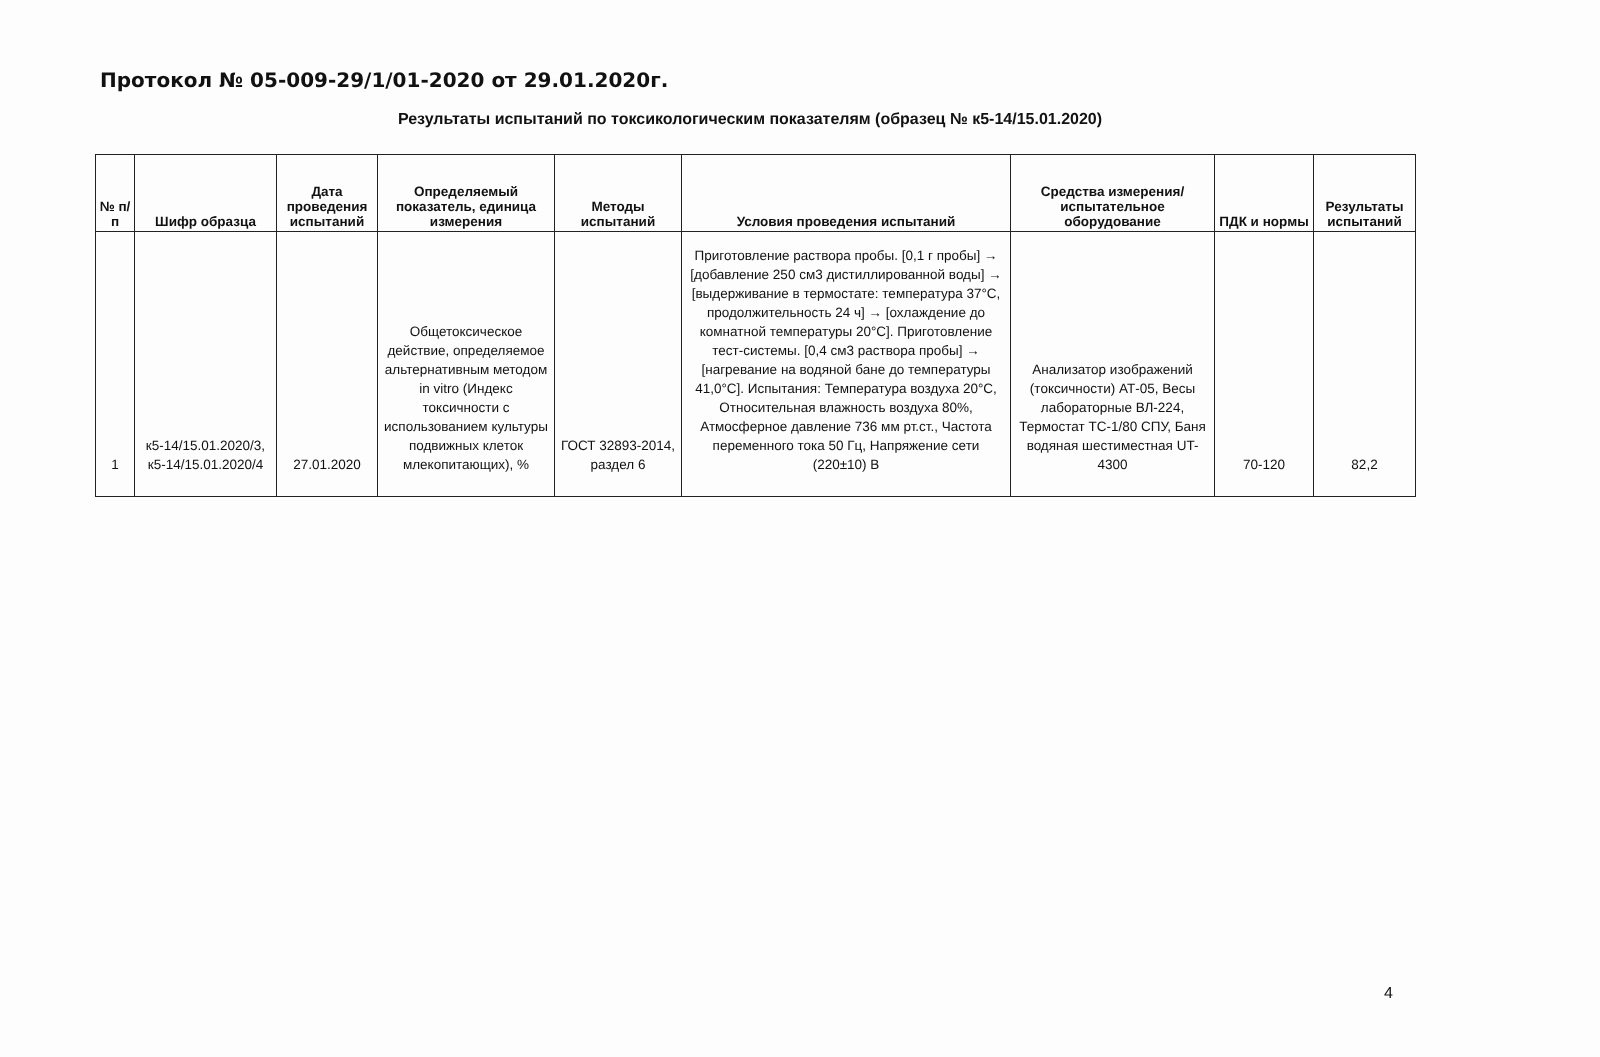Протокол № 05-009-29/1/01-2020 от 29.01.2020г.
Результаты испытаний по токсикологическим показателям (образец № к5-14/15.01.2020)
| № п/п | Шифр образца | Дата проведения испытаний | Определяемый показатель, единица измерения | Методы испытаний | Условия проведения испытаний | Средства измерения/испытательное оборудование | ПДК и нормы | Результаты испытаний |
| --- | --- | --- | --- | --- | --- | --- | --- | --- |
| 1 | к5-14/15.01.2020/3, к5-14/15.01.2020/4 | 27.01.2020 | Общетоксическое действие, определяемое альтернативным методом in vitro (Индекс токсичности с использованием культуры подвижных клеток млекопитающих), % | ГОСТ 32893-2014, раздел 6 | Приготовление раствора пробы. [0,1 г пробы] → [добавление 250 см3 дистиллированной воды] → [выдерживание в термостате: температура 37°С, продолжительность 24 ч] → [охлаждение до комнатной температуры 20°С]. Приготовление тест-системы. [0,4 см3 раствора пробы] → [нагревание на водяной бане до температуры 41,0°С]. Испытания: Температура воздуха 20°С, Относительная влажность воздуха 80%, Атмосферное давление 736 мм рт.ст., Частота переменного тока 50 Гц, Напряжение сети (220±10) В | Анализатор изображений (токсичности) АТ-05, Весы лабораторные ВЛ-224, Термостат ТС-1/80 СПУ, Баня водяная шестиместная UT-4300 | 70-120 | 82,2 |
4